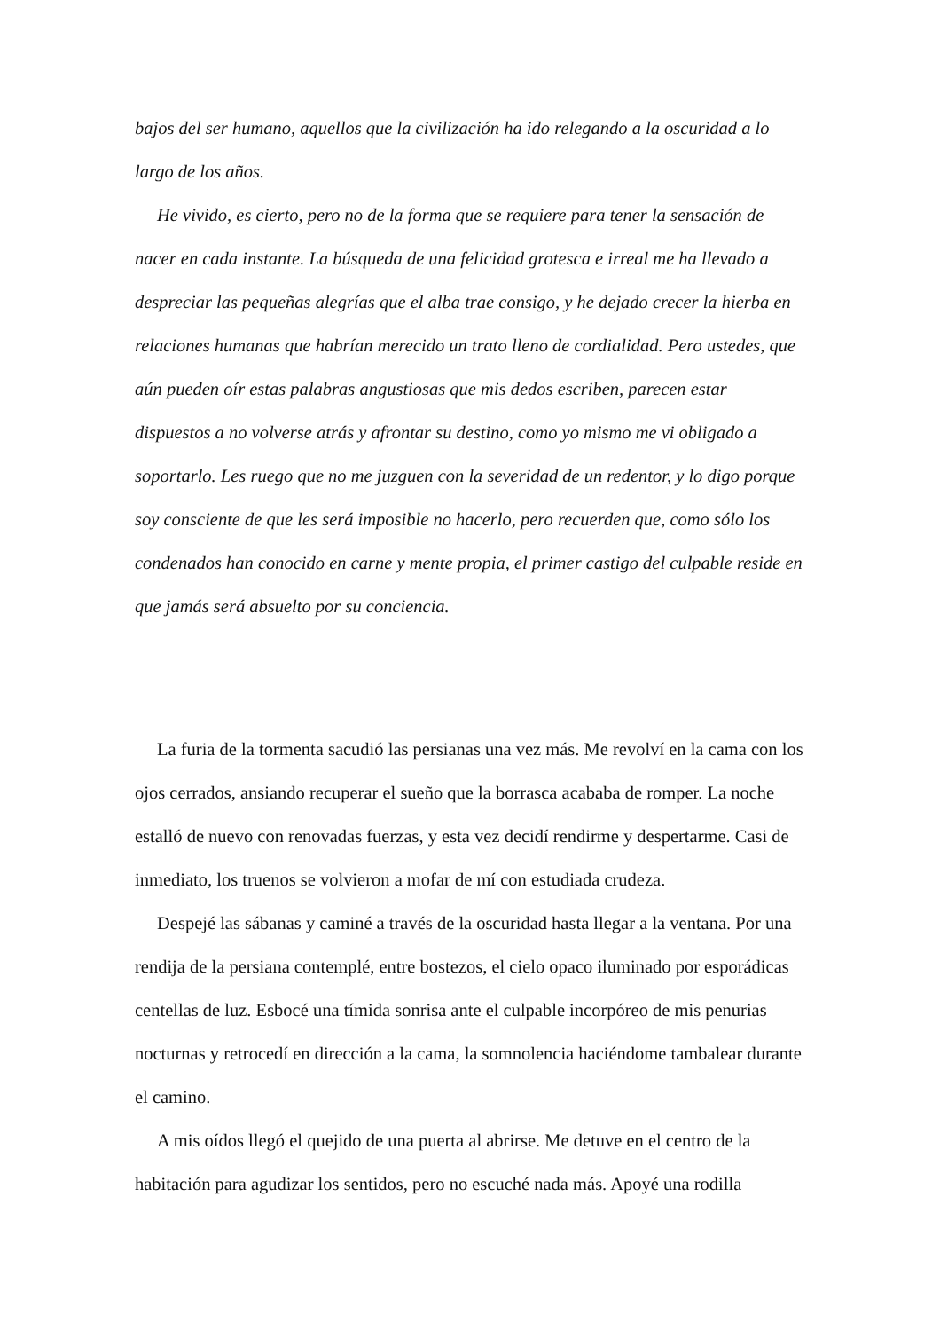bajos del ser humano, aquellos que la civilización ha ido relegando a la oscuridad a lo largo de los años.
He vivido, es cierto, pero no de la forma que se requiere para tener la sensación de nacer en cada instante. La búsqueda de una felicidad grotesca e irreal me ha llevado a despreciar las pequeñas alegrías que el alba trae consigo, y he dejado crecer la hierba en relaciones humanas que habrían merecido un trato lleno de cordialidad. Pero ustedes, que aún pueden oír estas palabras angustiosas que mis dedos escriben, parecen estar dispuestos a no volverse atrás y afrontar su destino, como yo mismo me vi obligado a soportarlo. Les ruego que no me juzguen con la severidad de un redentor, y lo digo porque soy consciente de que les será imposible no hacerlo, pero recuerden que, como sólo los condenados han conocido en carne y mente propia, el primer castigo del culpable reside en que jamás será absuelto por su conciencia.
La furia de la tormenta sacudió las persianas una vez más. Me revolví en la cama con los ojos cerrados, ansiando recuperar el sueño que la borrasca acababa de romper. La noche estalló de nuevo con renovadas fuerzas, y esta vez decidí rendirme y despertarme. Casi de inmediato, los truenos se volvieron a mofar de mí con estudiada crudeza.
Despejé las sábanas y caminé a través de la oscuridad hasta llegar a la ventana. Por una rendija de la persiana contemplé, entre bostezos, el cielo opaco iluminado por esporádicas centellas de luz. Esbocé una tímida sonrisa ante el culpable incorpóreo de mis penurias nocturnas y retrocedí en dirección a la cama, la somnolencia haciéndome tambalear durante el camino.
A mis oídos llegó el quejido de una puerta al abrirse. Me detuve en el centro de la habitación para agudizar los sentidos, pero no escuché nada más. Apoyé una rodilla